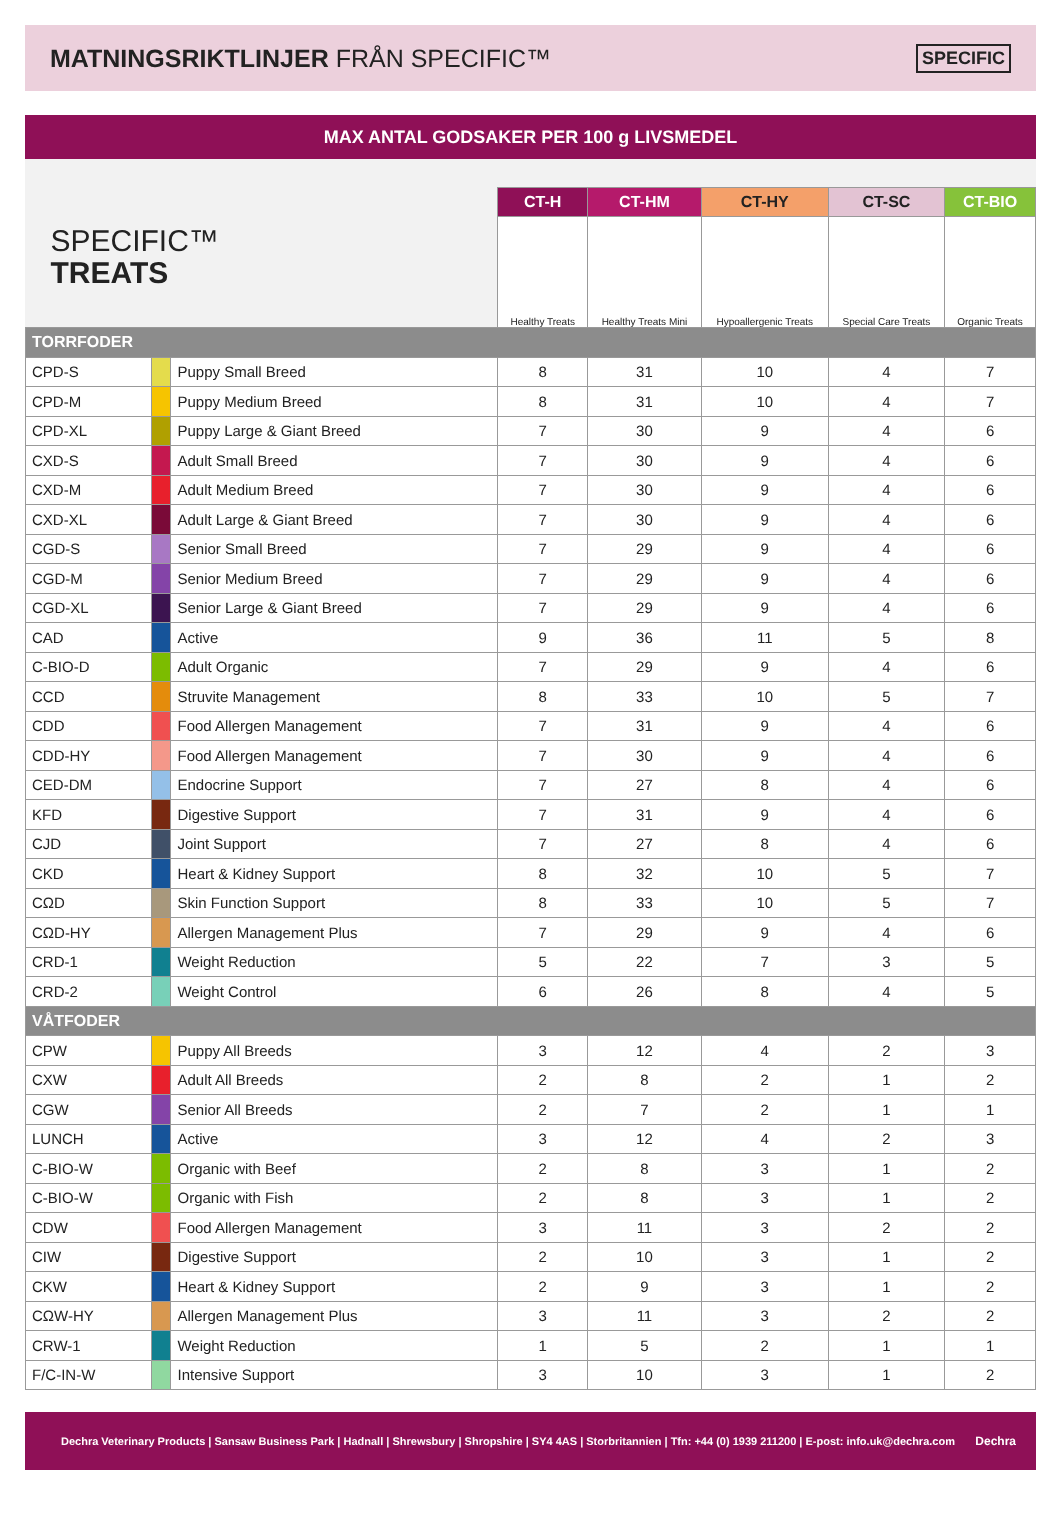MATNINGSRIKTLINJER FRÅN SPECIFIC™
SPECIFIC
MAX ANTAL GODSAKER PER 100 g LIVSMEDEL
| SPECIFIC™ TREATS | | | CT-H | CT-HM | CT-HY | CT-SC | CT-BIO |
| | | | Healthy Treats | Healthy Treats Mini | Hypoallergenic Treats | Special Care Treats | Organic Treats |
| TORRFODER | | | | | | | |
| CPD-S | | Puppy Small Breed | 8 | 31 | 10 | 4 | 7 |
| CPD-M | | Puppy Medium Breed | 8 | 31 | 10 | 4 | 7 |
| CPD-XL | | Puppy Large & Giant Breed | 7 | 30 | 9 | 4 | 6 |
| CXD-S | | Adult Small Breed | 7 | 30 | 9 | 4 | 6 |
| CXD-M | | Adult Medium Breed | 7 | 30 | 9 | 4 | 6 |
| CXD-XL | | Adult Large & Giant Breed | 7 | 30 | 9 | 4 | 6 |
| CGD-S | | Senior Small Breed | 7 | 29 | 9 | 4 | 6 |
| CGD-M | | Senior Medium Breed | 7 | 29 | 9 | 4 | 6 |
| CGD-XL | | Senior Large & Giant Breed | 7 | 29 | 9 | 4 | 6 |
| CAD | | Active | 9 | 36 | 11 | 5 | 8 |
| C-BIO-D | | Adult Organic | 7 | 29 | 9 | 4 | 6 |
| CCD | | Struvite Management | 8 | 33 | 10 | 5 | 7 |
| CDD | | Food Allergen Management | 7 | 31 | 9 | 4 | 6 |
| CDD-HY | | Food Allergen Management | 7 | 30 | 9 | 4 | 6 |
| CED-DM | | Endocrine Support | 7 | 27 | 8 | 4 | 6 |
| KFD | | Digestive Support | 7 | 31 | 9 | 4 | 6 |
| CJD | | Joint Support | 7 | 27 | 8 | 4 | 6 |
| CKD | | Heart & Kidney Support | 8 | 32 | 10 | 5 | 7 |
| CΩD | | Skin Function Support | 8 | 33 | 10 | 5 | 7 |
| CΩD-HY | | Allergen Management Plus | 7 | 29 | 9 | 4 | 6 |
| CRD-1 | | Weight Reduction | 5 | 22 | 7 | 3 | 5 |
| CRD-2 | | Weight Control | 6 | 26 | 8 | 4 | 5 |
| VÅTFODER | | | | | | | |
| CPW | | Puppy All Breeds | 3 | 12 | 4 | 2 | 3 |
| CXW | | Adult All Breeds | 2 | 8 | 2 | 1 | 2 |
| CGW | | Senior All Breeds | 2 | 7 | 2 | 1 | 1 |
| LUNCH | | Active | 3 | 12 | 4 | 2 | 3 |
| C-BIO-W | | Organic with Beef | 2 | 8 | 3 | 1 | 2 |
| C-BIO-W | | Organic with Fish | 2 | 8 | 3 | 1 | 2 |
| CDW | | Food Allergen Management | 3 | 11 | 3 | 2 | 2 |
| CIW | | Digestive Support | 2 | 10 | 3 | 1 | 2 |
| CKW | | Heart & Kidney Support | 2 | 9 | 3 | 1 | 2 |
| CΩW-HY | | Allergen Management Plus | 3 | 11 | 3 | 2 | 2 |
| CRW-1 | | Weight Reduction | 1 | 5 | 2 | 1 | 1 |
| F/C-IN-W | | Intensive Support | 3 | 10 | 3 | 1 | 2 |
Dechra Veterinary Products | Sansaw Business Park | Hadnall | Shrewsbury | Shropshire | SY4 4AS | Storbritannien | Tfn: +44 (0) 1939 211200 | E-post: info.uk@dechra.com Dechra